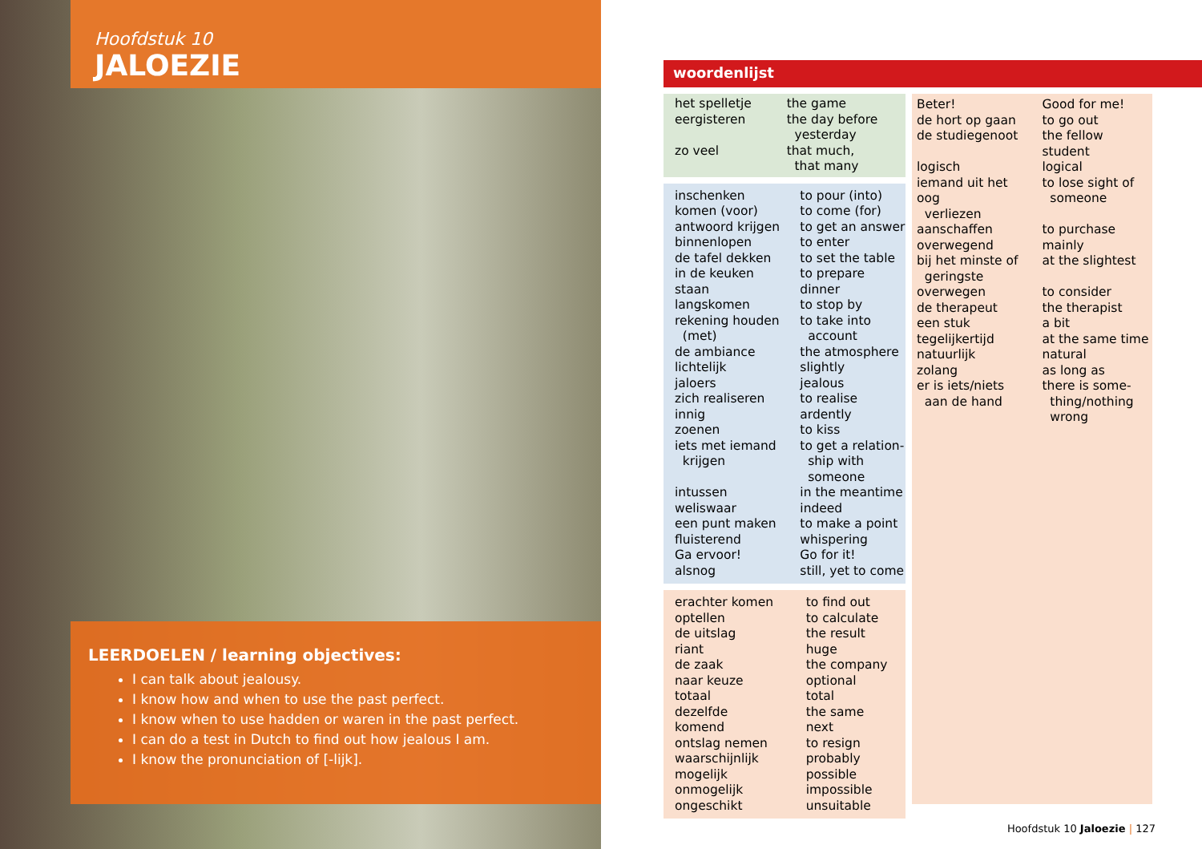Hoofdstuk 10
JALOEZIE
LEERDOELEN / learning objectives:
I can talk about jealousy.
I know how and when to use the past perfect.
I know when to use hadden or waren in the past perfect.
I can do a test in Dutch to find out how jealous I am.
I know the pronunciation of [-lijk].
woordenlijst
| het spelletje | the game |
| eergisteren | the day before yesterday |
| zo veel | that much, that many |
| inschenken | to pour (into) |
| komen (voor) | to come (for) |
| antwoord krijgen | to get an answer |
| binnenlopen | to enter |
| de tafel dekken | to set the table |
| in de keuken staan | to prepare dinner |
| langskomen | to stop by |
| rekening houden (met) | to take into account |
| de ambiance | the atmosphere |
| lichtelijk | slightly |
| jaloers | jealous |
| zich realiseren | to realise |
| innig | ardently |
| zoenen | to kiss |
| iets met iemand krijgen | to get a relation- ship with someone |
| intussen | in the meantime |
| weliswaar | indeed |
| een punt maken | to make a point |
| fluisterend | whispering |
| Ga ervoor! | Go for it! |
| alsnog | still, yet to come |
| erachter komen | to find out |
| optellen | to calculate |
| de uitslag | the result |
| riant | huge |
| de zaak | the company |
| naar keuze | optional |
| totaal | total |
| dezelfde | the same |
| komend | next |
| ontslag nemen | to resign |
| waarschijnlijk | probably |
| mogelijk | possible |
| onmogelijk | impossible |
| ongeschikt | unsuitable |
| Beter! | Good for me! |
| de hort op gaan | to go out |
| de studiegenoot | the fellow student |
| logisch | logical |
| iemand uit het oog verliezen | to lose sight of someone |
| aanschaffen | to purchase |
| overwegend | mainly |
| bij het minste of geringste | at the slightest |
| overwegen | to consider |
| de therapeut | the therapist |
| een stuk | a bit |
| tegelijkertijd | at the same time |
| natuurlijk | natural |
| zolang | as long as |
| er is iets/niets aan de hand | there is some- thing/nothing wrong |
Hoofdstuk 10 Jaloezie | 127